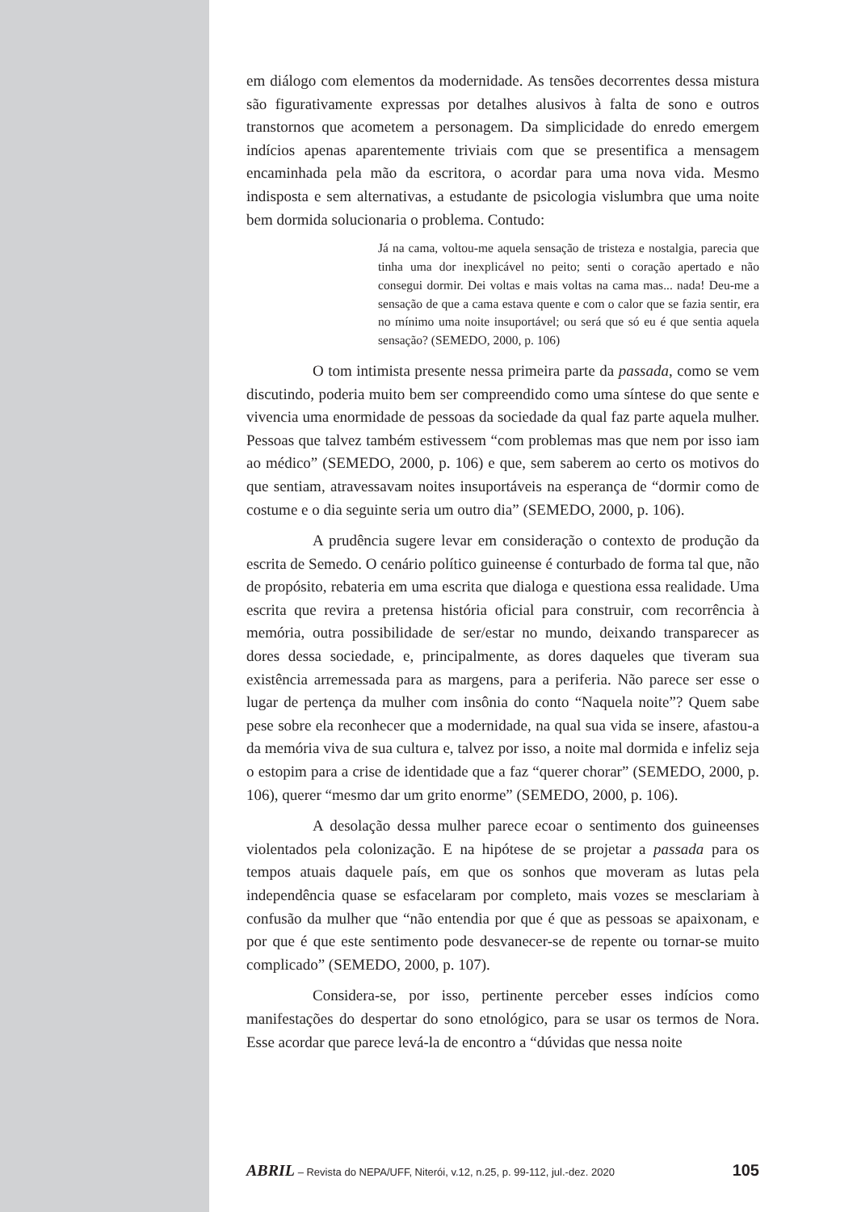em diálogo com elementos da modernidade. As tensões decorrentes dessa mistura são figurativamente expressas por detalhes alusivos à falta de sono e outros transtornos que acometem a personagem. Da simplicidade do enredo emergem indícios apenas aparentemente triviais com que se presentifica a mensagem encaminhada pela mão da escritora, o acordar para uma nova vida. Mesmo indisposta e sem alternativas, a estudante de psicologia vislumbra que uma noite bem dormida solucionaria o problema. Contudo:
Já na cama, voltou-me aquela sensação de tristeza e nostalgia, parecia que tinha uma dor inexplicável no peito; senti o coração apertado e não consegui dormir. Dei voltas e mais voltas na cama mas... nada! Deu-me a sensação de que a cama estava quente e com o calor que se fazia sentir, era no mínimo uma noite insuportável; ou será que só eu é que sentia aquela sensação? (SEMEDO, 2000, p. 106)
O tom intimista presente nessa primeira parte da passada, como se vem discutindo, poderia muito bem ser compreendido como uma síntese do que sente e vivencia uma enormidade de pessoas da sociedade da qual faz parte aquela mulher. Pessoas que talvez também estivessem “com problemas mas que nem por isso iam ao médico” (SEMEDO, 2000, p. 106) e que, sem saberem ao certo os motivos do que sentiam, atravessavam noites insuportáveis na esperança de “dormir como de costume e o dia seguinte seria um outro dia” (SEMEDO, 2000, p. 106).
A prudência sugere levar em consideração o contexto de produção da escrita de Semedo. O cenário político guineense é conturbado de forma tal que, não de propósito, rebateria em uma escrita que dialoga e questiona essa realidade. Uma escrita que revira a pretensa história oficial para construir, com recorrência à memória, outra possibilidade de ser/estar no mundo, deixando transparecer as dores dessa sociedade, e, principalmente, as dores daqueles que tiveram sua existência arremessada para as margens, para a periferia. Não parece ser esse o lugar de pertença da mulher com insônia do conto “Naquela noite”? Quem sabe pese sobre ela reconhecer que a modernidade, na qual sua vida se insere, afastou-a da memória viva de sua cultura e, talvez por isso, a noite mal dormida e infeliz seja o estopim para a crise de identidade que a faz “querer chorar” (SEMEDO, 2000, p. 106), querer “mesmo dar um grito enorme” (SEMEDO, 2000, p. 106).
A desolação dessa mulher parece ecoar o sentimento dos guineenses violentados pela colonização. E na hipótese de se projetar a passada para os tempos atuais daquele país, em que os sonhos que moveram as lutas pela independência quase se esfacelaram por completo, mais vozes se mesclariam à confusão da mulher que “não entendia por que é que as pessoas se apaixonam, e por que é que este sentimento pode desvanecer-se de repente ou tornar-se muito complicado” (SEMEDO, 2000, p. 107).
Considera-se, por isso, pertinente perceber esses indícios como manifestações do despertar do sono etnológico, para se usar os termos de Nora. Esse acordar que parece levá-la de encontro a “dúvidas que nessa noite
ABRIL – Revista do NEPA/UFF, Niterói, v.12, n.25, p. 99-112, jul.-dez. 2020 105